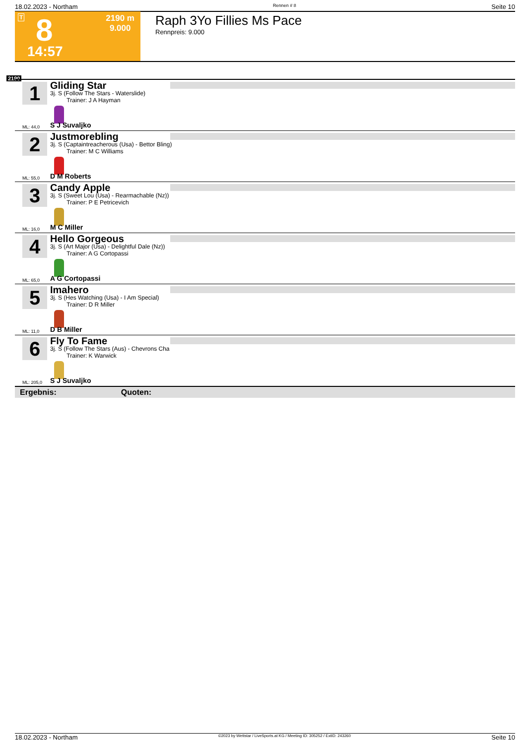18.02.2023 - Northam Rennen # 8 Seite 10
T 8 2190 m
9.000
14:57
Raph 3Yo Fillies Ms Pace
Rennpreis: 9.000
2190
1
Gliding Star
3j. S (Follow The Stars - Waterslide)
Trainer: J A Hayman
ML: 44,0 S J Suvaljko
2
Justmorebling
3j. S (Captaintreacherous (Usa) - Bettor Bling)
Trainer: M C Williams
ML: 55,0 D M Roberts
3
Candy Apple
3j. S (Sweet Lou (Usa) - Rearmachable (Nz))
Trainer: P E Petricevich
ML: 16,0 M C Miller
4
Hello Gorgeous
3j. S (Art Major (Usa) - Delightful Dale (Nz))
Trainer: A G Cortopassi
ML: 65,0 A G Cortopassi
5
Imahero
3j. S (Hes Watching (Usa) - I Am Special)
Trainer: D R Miller
ML: 11,0 D B Miller
6
Fly To Fame
3j. S (Follow The Stars (Aus) - Chevrons Cha
Trainer: K Warwick
ML: 205,0 S J Suvaljko
Ergebnis: Quoten:
18.02.2023 - Northam ©2023 by Wettstar / LiveSports.at KG / Meeting ID: 305252 / ExtID: 243260 Seite 10